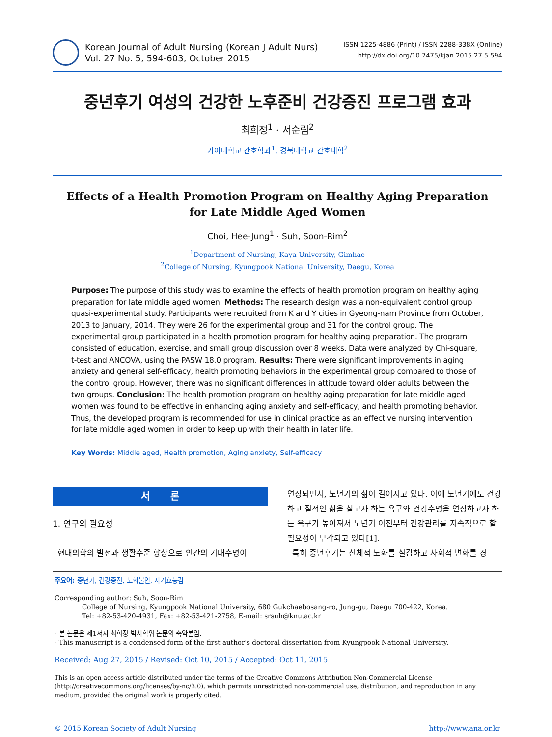Korean Journal of Adult Nursing (Korean J Adult Nurs)
Vol. 27 No. 5, 594-603, October 2015
ISSN 1225-4886 (Print) / ISSN 2288-338X (Online)
http://dx.doi.org/10.7475/kjan.2015.27.5.594
중년후기 여성의 건강한 노후준비 건강증진 프로그램 효과
최희정<sup>1</sup> · 서순림<sup>2</sup>
가야대학교 간호학과<sup>1</sup>, 경북대학교 간호대학<sup>2</sup>
Effects of a Health Promotion Program on Healthy Aging Preparation
for Late Middle Aged Women
Choi, Hee-Jung<sup>1</sup> · Suh, Soon-Rim<sup>2</sup>
<sup>1</sup> Department of Nursing, Kaya University, Gimhae
<sup>2</sup> College of Nursing, Kyungpook National University, Daegu, Korea
Purpose: The purpose of this study was to examine the effects of health promotion program on healthy aging preparation for late middle aged women. Methods: The research design was a non-equivalent control group quasi-experimental study. Participants were recruited from K and Y cities in Gyeong-nam Province from October, 2013 to January, 2014. They were 26 for the experimental group and 31 for the control group. The experimental group participated in a health promotion program for healthy aging preparation. The program consisted of education, exercise, and small group discussion over 8 weeks. Data were analyzed by Chi-square, t-test and ANCOVA, using the PASW 18.0 program. Results: There were significant improvements in aging anxiety and general self-efficacy, health promoting behaviors in the experimental group compared to those of the control group. However, there was no significant differences in attitude toward older adults between the two groups. Conclusion: The health promotion program on healthy aging preparation for late middle aged women was found to be effective in enhancing aging anxiety and self-efficacy, and health promoting behavior. Thus, the developed program is recommended for use in clinical practice as an effective nursing intervention for late middle aged women in order to keep up with their health in later life.
Key Words: Middle aged, Health promotion, Aging anxiety, Self-efficacy
서 론
1. 연구의 필요성
현대의학의 발전과 생활수준 향상으로 인간의 기대수명이
연장되면서, 노년기의 삶이 길어지고 있다. 이에 노년기에도 건강하고 질적인 삶을 살고자 하는 욕구와 건강수명을 연장하고자 하는 욕구가 높아져서 노년기 이전부터 건강관리를 지속적으로 할 필요성이 부각되고 있다[1].
특히 중년후기는 신체적 노화를 실감하고 사회적 변화를 경
주요어: 중년기, 건강증진, 노화불안, 자기효능감
Corresponding author: Suh, Soon-Rim
College of Nursing, Kyungpook National University, 680 Gukchaebosang-ro, Jung-gu, Daegu 700-422, Korea.
Tel: +82-53-420-4931, Fax: +82-53-421-2758, E-mail: srsuh@knu.ac.kr
- 본 논문은 제1저자 최희정 박사학위 논문의 축약본임.
- This manuscript is a condensed form of the first author's doctoral dissertation from Kyungpook National University.
Received: Aug 27, 2015 / Revised: Oct 10, 2015 / Accepted: Oct 11, 2015
This is an open access article distributed under the terms of the Creative Commons Attribution Non-Commercial License (http://creativecommons.org/licenses/by-nc/3.0), which permits unrestricted non-commercial use, distribution, and reproduction in any medium, provided the original work is properly cited.
© 2015 Korean Society of Adult Nursing http://www.ana.or.kr